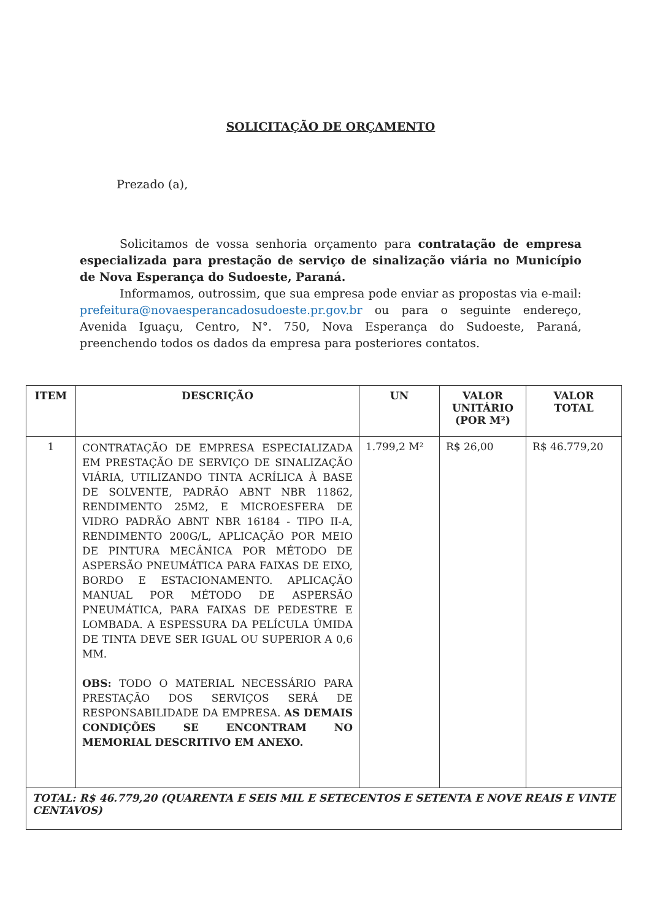SOLICITAÇÃO DE ORÇAMENTO
Prezado (a),
Solicitamos de vossa senhoria orçamento para contratação de empresa especializada para prestação de serviço de sinalização viária no Município de Nova Esperança do Sudoeste, Paraná.
Informamos, outrossim, que sua empresa pode enviar as propostas via e-mail: prefeitura@novaesperancadosudoeste.pr.gov.br ou para o seguinte endereço, Avenida Iguaçu, Centro, N°. 750, Nova Esperança do Sudoeste, Paraná, preenchendo todos os dados da empresa para posteriores contatos.
| ITEM | DESCRIÇÃO | UN | VALOR UNITÁRIO (POR M²) | VALOR TOTAL |
| --- | --- | --- | --- | --- |
| 1 | CONTRATAÇÃO DE EMPRESA ESPECIALIZADA EM PRESTAÇÃO DE SERVIÇO DE SINALIZAÇÃO VIÁRIA, UTILIZANDO TINTA ACRÍLICA À BASE DE SOLVENTE, PADRÃO ABNT NBR 11862, RENDIMENTO 25M2, E MICROESFERA DE VIDRO PADRÃO ABNT NBR 16184 - TIPO II-A, RENDIMENTO 200G/L, APLICAÇÃO POR MEIO DE PINTURA MECÂNICA POR MÉTODO DE ASPERSÃO PNEUMÁTICA PARA FAIXAS DE EIXO, BORDO E ESTACIONAMENTO. APLICAÇÃO MANUAL POR MÉTODO DE ASPERSÃO PNEUMÁTICA, PARA FAIXAS DE PEDESTRE E LOMBADA. A ESPESSURA DA PELÍCULA ÚMIDA DE TINTA DEVE SER IGUAL OU SUPERIOR A 0,6 MM. OBS: TODO O MATERIAL NECESSÁRIO PARA PRESTAÇÃO DOS SERVIÇOS SERÁ DE RESPONSABILIDADE DA EMPRESA. AS DEMAIS CONDIÇÕES SE ENCONTRAM NO MEMORIAL DESCRITIVO EM ANEXO. | 1.799,2 M² | R$ 26,00 | R$ 46.779,20 |
| TOTAL: R$ 46.779,20 (QUARENTA E SEIS MIL E SETECENTOS E SETENTA E NOVE REAIS E VINTE CENTAVOS) | | | | |